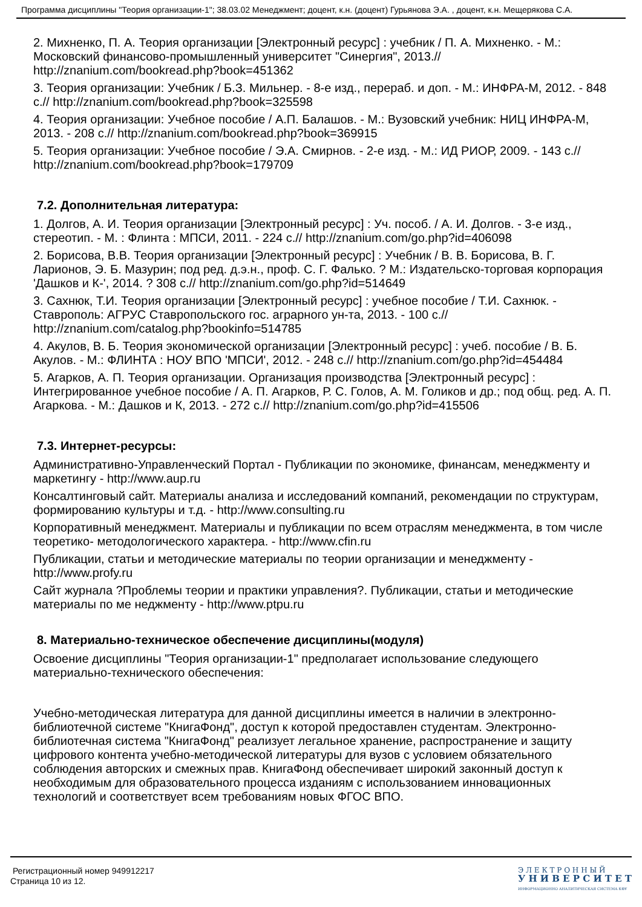Программа дисциплины "Теория организации-1"; 38.03.02 Менеджмент; доцент, к.н. (доцент) Гурьянова Э.А. , доцент, к.н. Мещерякова С.А.
2. Михненко, П. А. Теория организации [Электронный ресурс] : учебник / П. А. Михненко. - М.: Московский финансово-промышленный университет "Синергия", 2013.// http://znanium.com/bookread.php?book=451362
3. Теория организации: Учебник / Б.З. Мильнер. - 8-е изд., перераб. и доп. - М.: ИНФРА-М, 2012. - 848 с.// http://znanium.com/bookread.php?book=325598
4. Теория организации: Учебное пособие / А.П. Балашов. - М.: Вузовский учебник: НИЦ ИНФРА-М, 2013. - 208 с.// http://znanium.com/bookread.php?book=369915
5. Теория организации: Учебное пособие / Э.А. Смирнов. - 2-е изд. - М.: ИД РИОР, 2009. - 143 с.// http://znanium.com/bookread.php?book=179709
7.2. Дополнительная литература:
1. Долгов, А. И. Теория организации [Электронный ресурс] : Уч. пособ. / А. И. Долгов. - 3-е изд., стереотип. - М. : Флинта : МПСИ, 2011. - 224 с.// http://znanium.com/go.php?id=406098
2. Борисова, В.В. Теория организации [Электронный ресурс] : Учебник / В. В. Борисова, В. Г. Ларионов, Э. Б. Мазурин; под ред. д.э.н., проф. С. Г. Фалько. ? М.: Издательско-торговая корпорация 'Дашков и К-', 2014. ? 308 с.// http://znanium.com/go.php?id=514649
3. Сахнюк, Т.И. Теория организации [Электронный ресурс] : учебное пособие / Т.И. Сахнюк. - Ставрополь: АГРУС Ставропольского гос. аграрного ун-та, 2013. - 100 с.// http://znanium.com/catalog.php?bookinfo=514785
4. Акулов, В. Б. Теория экономической организации [Электронный ресурс] : учеб. пособие / В. Б. Акулов. - М.: ФЛИНТА : НОУ ВПО 'МПСИ', 2012. - 248 с.// http://znanium.com/go.php?id=454484
5. Агарков, А. П. Теория организации. Организация производства [Электронный ресурс] : Интегрированное учебное пособие / А. П. Агарков, Р. С. Голов, А. М. Голиков и др.; под общ. ред. А. П. Агаркова. - М.: Дашков и К, 2013. - 272 с.// http://znanium.com/go.php?id=415506
7.3. Интернет-ресурсы:
Административно-Управленческий Портал - Публикации по экономике, финансам, менеджменту и маркетингу - http://www.aup.ru
Консалтинговый сайт. Материалы анализа и исследований компаний, рекомендации по структурам, формированию культуры и т.д. - http://www.consulting.ru
Корпоративный менеджмент. Материалы и публикации по всем отраслям менеджмента, в том числе теоретико- методологического характера. - http://www.cfin.ru
Публикации, статьи и методические материалы по теории организации и менеджменту - http://www.profy.ru
Сайт журнала ?Проблемы теории и практики управления?. Публикации, статьи и методические материалы по ме неджменту - http://www.ptpu.ru
8. Материально-техническое обеспечение дисциплины(модуля)
Освоение дисциплины "Теория организации-1" предполагает использование следующего материально-технического обеспечения:
Учебно-методическая литература для данной дисциплины имеется в наличии в электронно-библиотечной системе "КнигаФонд", доступ к которой предоставлен студентам. Электронно-библиотечная система "КнигаФонд" реализует легальное хранение, распространение и защиту цифрового контента учебно-методической литературы для вузов с условием обязательного соблюдения авторских и смежных прав. КнигаФонд обеспечивает широкий законный доступ к необходимым для образовательного процесса изданиям с использованием инновационных технологий и соответствует всем требованиям новых ФГОС ВПО.
Регистрационный номер 949912217
Страница 10 из 12.
Э Л Е К Т Р О Н Н Ы Й
У Н И В Е Р С И Т Е Т
ИНФОРМАЦИОННО АНАЛИТИЧЕСКАЯ СИСТЕМА КФУ